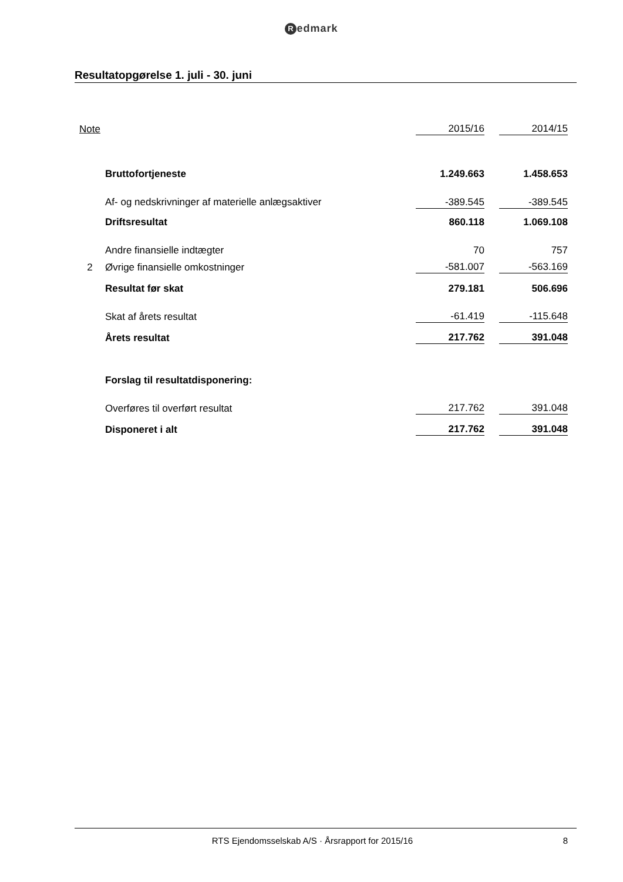Redmark
Resultatopgørelse 1. juli - 30. juni
| Note | | 2015/16 | | 2014/15 |
| | Bruttofortjeneste | 1.249.663 | | 1.458.653 |
| | Af- og nedskrivninger af materielle anlægsaktiver | -389.545 | | -389.545 |
| | Driftsresultat | 860.118 | | 1.069.108 |
| | Andre finansielle indtægter | 70 | | 757 |
| 2 | Øvrige finansielle omkostninger | -581.007 | | -563.169 |
| | Resultat før skat | 279.181 | | 506.696 |
| | Skat af årets resultat | -61.419 | | -115.648 |
| | Årets resultat | 217.762 | | 391.048 |
| | Forslag til resultatdisponering: | | | |
| | Overføres til overført resultat | 217.762 | | 391.048 |
| | Disponeret i alt | 217.762 | | 391.048 |
RTS Ejendomsselskab A/S · Årsrapport for 2015/16
8